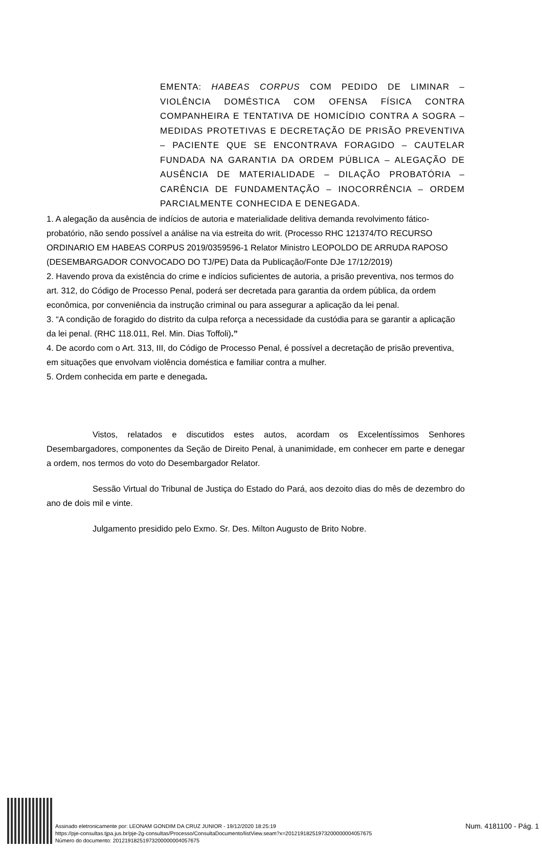EMENTA: HABEAS CORPUS COM PEDIDO DE LIMINAR – VIOLÊNCIA DOMÉSTICA COM OFENSA FÍSICA CONTRA COMPANHEIRA E TENTATIVA DE HOMICÍDIO CONTRA A SOGRA – MEDIDAS PROTETIVAS E DECRETAÇÃO DE PRISÃO PREVENTIVA – PACIENTE QUE SE ENCONTRAVA FORAGIDO – CAUTELAR FUNDADA NA GARANTIA DA ORDEM PÚBLICA – ALEGAÇÃO DE AUSÊNCIA DE MATERIALIDADE – DILAÇÃO PROBATÓRIA – CARÊNCIA DE FUNDAMENTAÇÃO – INOCORRÊNCIA – ORDEM PARCIALMENTE CONHECIDA E DENEGADA.
1. A alegação da ausência de indícios de autoria e materialidade delitiva demanda revolvimento fático-probatório, não sendo possível a análise na via estreita do writ. (Processo RHC 121374/TO RECURSO ORDINARIO EM HABEAS CORPUS 2019/0359596-1 Relator Ministro LEOPOLDO DE ARRUDA RAPOSO (DESEMBARGADOR CONVOCADO DO TJ/PE) Data da Publicação/Fonte DJe 17/12/2019)
2. Havendo prova da existência do crime e indícios suficientes de autoria, a prisão preventiva, nos termos do art. 312, do Código de Processo Penal, poderá ser decretada para garantia da ordem pública, da ordem econômica, por conveniência da instrução criminal ou para assegurar a aplicação da lei penal.
3. “A condição de foragido do distrito da culpa reforça a necessidade da custódia para se garantir a aplicação da lei penal. (RHC 118.011, Rel. Min. Dias Toffoli).”
4. De acordo com o Art. 313, III, do Código de Processo Penal, é possível a decretação de prisão preventiva, em situações que envolvam violência doméstica e familiar contra a mulher.
5. Ordem conhecida em parte e denegada.
Vistos, relatados e discutidos estes autos, acordam os Excelentíssimos Senhores Desembargadores, componentes da Seção de Direito Penal, à unanimidade, em conhecer em parte e denegar a ordem, nos termos do voto do Desembargador Relator.
Sessão Virtual do Tribunal de Justiça do Estado do Pará, aos dezoito dias do mês de dezembro do ano de dois mil e vinte.
Julgamento presidido pelo Exmo. Sr. Des. Milton Augusto de Brito Nobre.
Assinado eletronicamente por: LEONAM GONDIM DA CRUZ JUNIOR - 19/12/2020 18:25:19
https://pje-consultas.tjpa.jus.br/pje-2g-consultas/Processo/ConsultaDocumento/listView.seam?x=20121918251973200000004057675
Número do documento: 20121918251973200000004057675
Num. 4181100 - Pág. 1